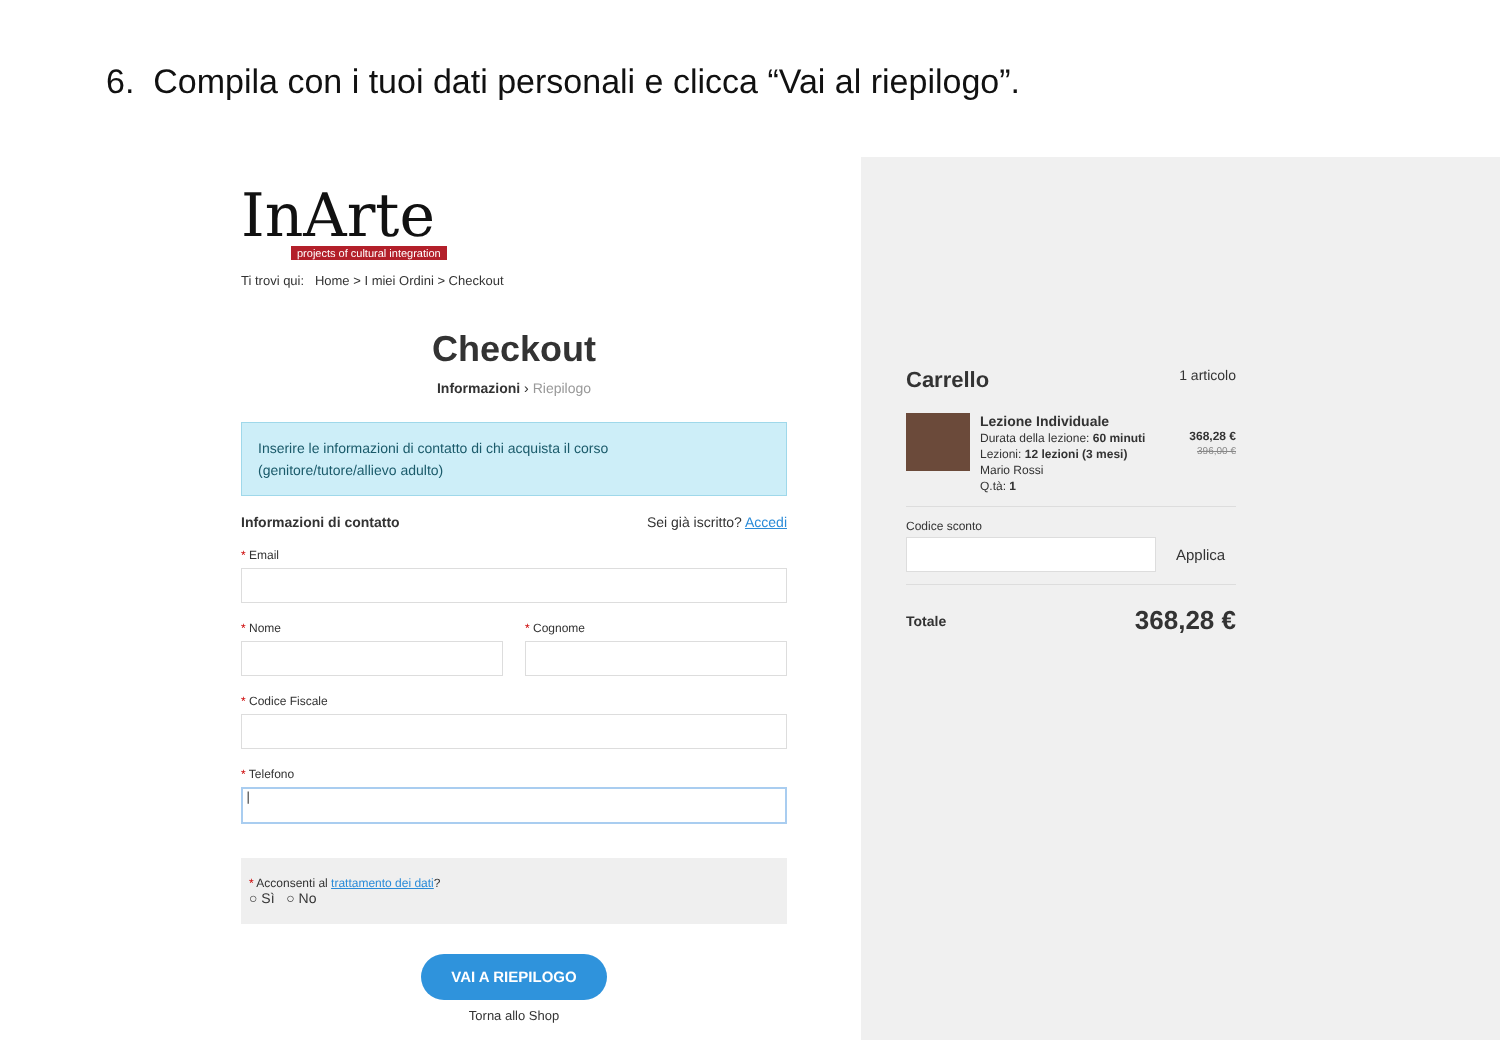6. Compila con i tuoi dati personali e clicca “Vai al riepilogo”.
InArte
projects of cultural integration
Ti trovi qui: Home > I miei Ordini > Checkout
Checkout
Informazioni › Riepilogo
Inserire le informazioni di contatto di chi acquista il corso
(genitore/tutore/allievo adulto)
Informazioni di contatto Sei già iscritto? Accedi
* Email
* Nome * Cognome
* Codice Fiscale
* Telefono
|
* Acconsenti al trattamento dei dati?
○ Sì ○ No
VAI A RIEPILOGO
Torna allo Shop
Carrello 1 articolo
Lezione Individuale
Durata della lezione: 60 minuti
Lezioni: 12 lezioni (3 mesi)
Mario Rossi
Q.tà: 1
368,28 €
396,00 €
Codice sconto
Applica
Totale 368,28 €